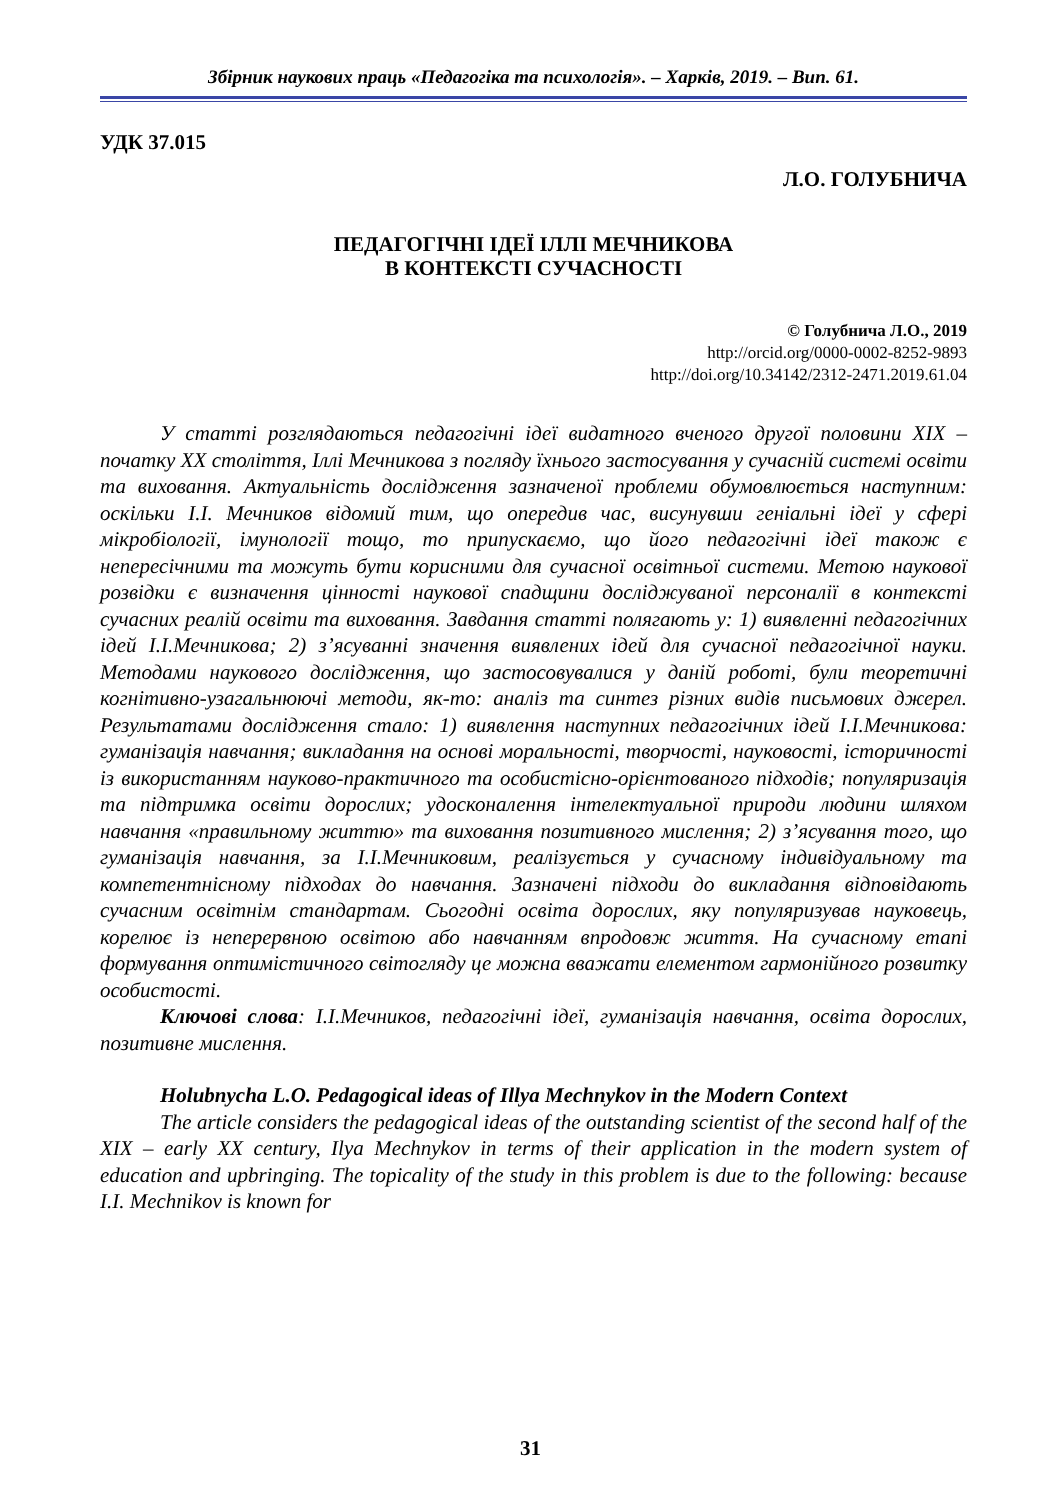Збірник наукових праць «Педагогіка та психологія». – Харків, 2019. – Вип. 61.
УДК 37.015
Л.О. ГОЛУБНИЧА
ПЕДАГОГІЧНІ ІДЕЇ ІЛЛІ МЕЧНИКОВА
В КОНТЕКСТІ СУЧАСНОСТІ
© Голубнича Л.О., 2019
http://orcid.org/0000-0002-8252-9893
http://doi.org/10.34142/2312-2471.2019.61.04
У статті розглядаються педагогічні ідеї видатного вченого другої половини XIX – початку XX століття, Іллі Мечникова з погляду їхнього застосування у сучасній системі освіти та виховання. Актуальність дослідження зазначеної проблеми обумовлюється наступним: оскільки І.І. Мечников відомий тим, що опередив час, висунувши геніальні ідеї у сфері мікробіології, імунології тощо, то припускаємо, що його педагогічні ідеї також є непересічними та можуть бути корисними для сучасної освітньої системи. Метою наукової розвідки є визначення цінності наукової спадщини досліджуваної персоналії в контексті сучасних реалій освіти та виховання. Завдання статті полягають у: 1) виявленні педагогічних ідей І.І.Мечникова; 2) з’ясуванні значення виявлених ідей для сучасної педагогічної науки. Методами наукового дослідження, що застосовувалися у даній роботі, були теоретичні когнітивно-узагальнюючі методи, як-то: аналіз та синтез різних видів письмових джерел. Результатами дослідження стало: 1) виявлення наступних педагогічних ідей І.І.Мечникова: гуманізація навчання; викладання на основі моральності, творчості, науковості, історичності із використанням науково-практичного та особистісно-орієнтованого підходів; популяризація та підтримка освіти дорослих; удосконалення інтелектуальної природи людини шляхом навчання «правильному життю» та виховання позитивного мислення; 2) з’ясування того, що гуманізація навчання, за І.І.Мечниковим, реалізується у сучасному індивідуальному та компетентнісному підходах до навчання. Зазначені підходи до викладання відповідають сучасним освітнім стандартам. Сьогодні освіта дорослих, яку популяризував науковець, корелює із неперервною освітою або навчанням впродовж життя. На сучасному етапі формування оптимістичного світогляду це можна вважати елементом гармонійного розвитку особистості.
Ключові слова: І.І.Мечников, педагогічні ідеї, гуманізація навчання, освіта дорослих, позитивне мислення.
Holubnycha L.O. Pedagogical ideas of Illya Mechnykov in the Modern Context
The article considers the pedagogical ideas of the outstanding scientist of the second half of the XIX – early XX century, Ilya Mechnykov in terms of their application in the modern system of education and upbringing. The topicality of the study in this problem is due to the following: because I.I. Mechnikov is known for
31